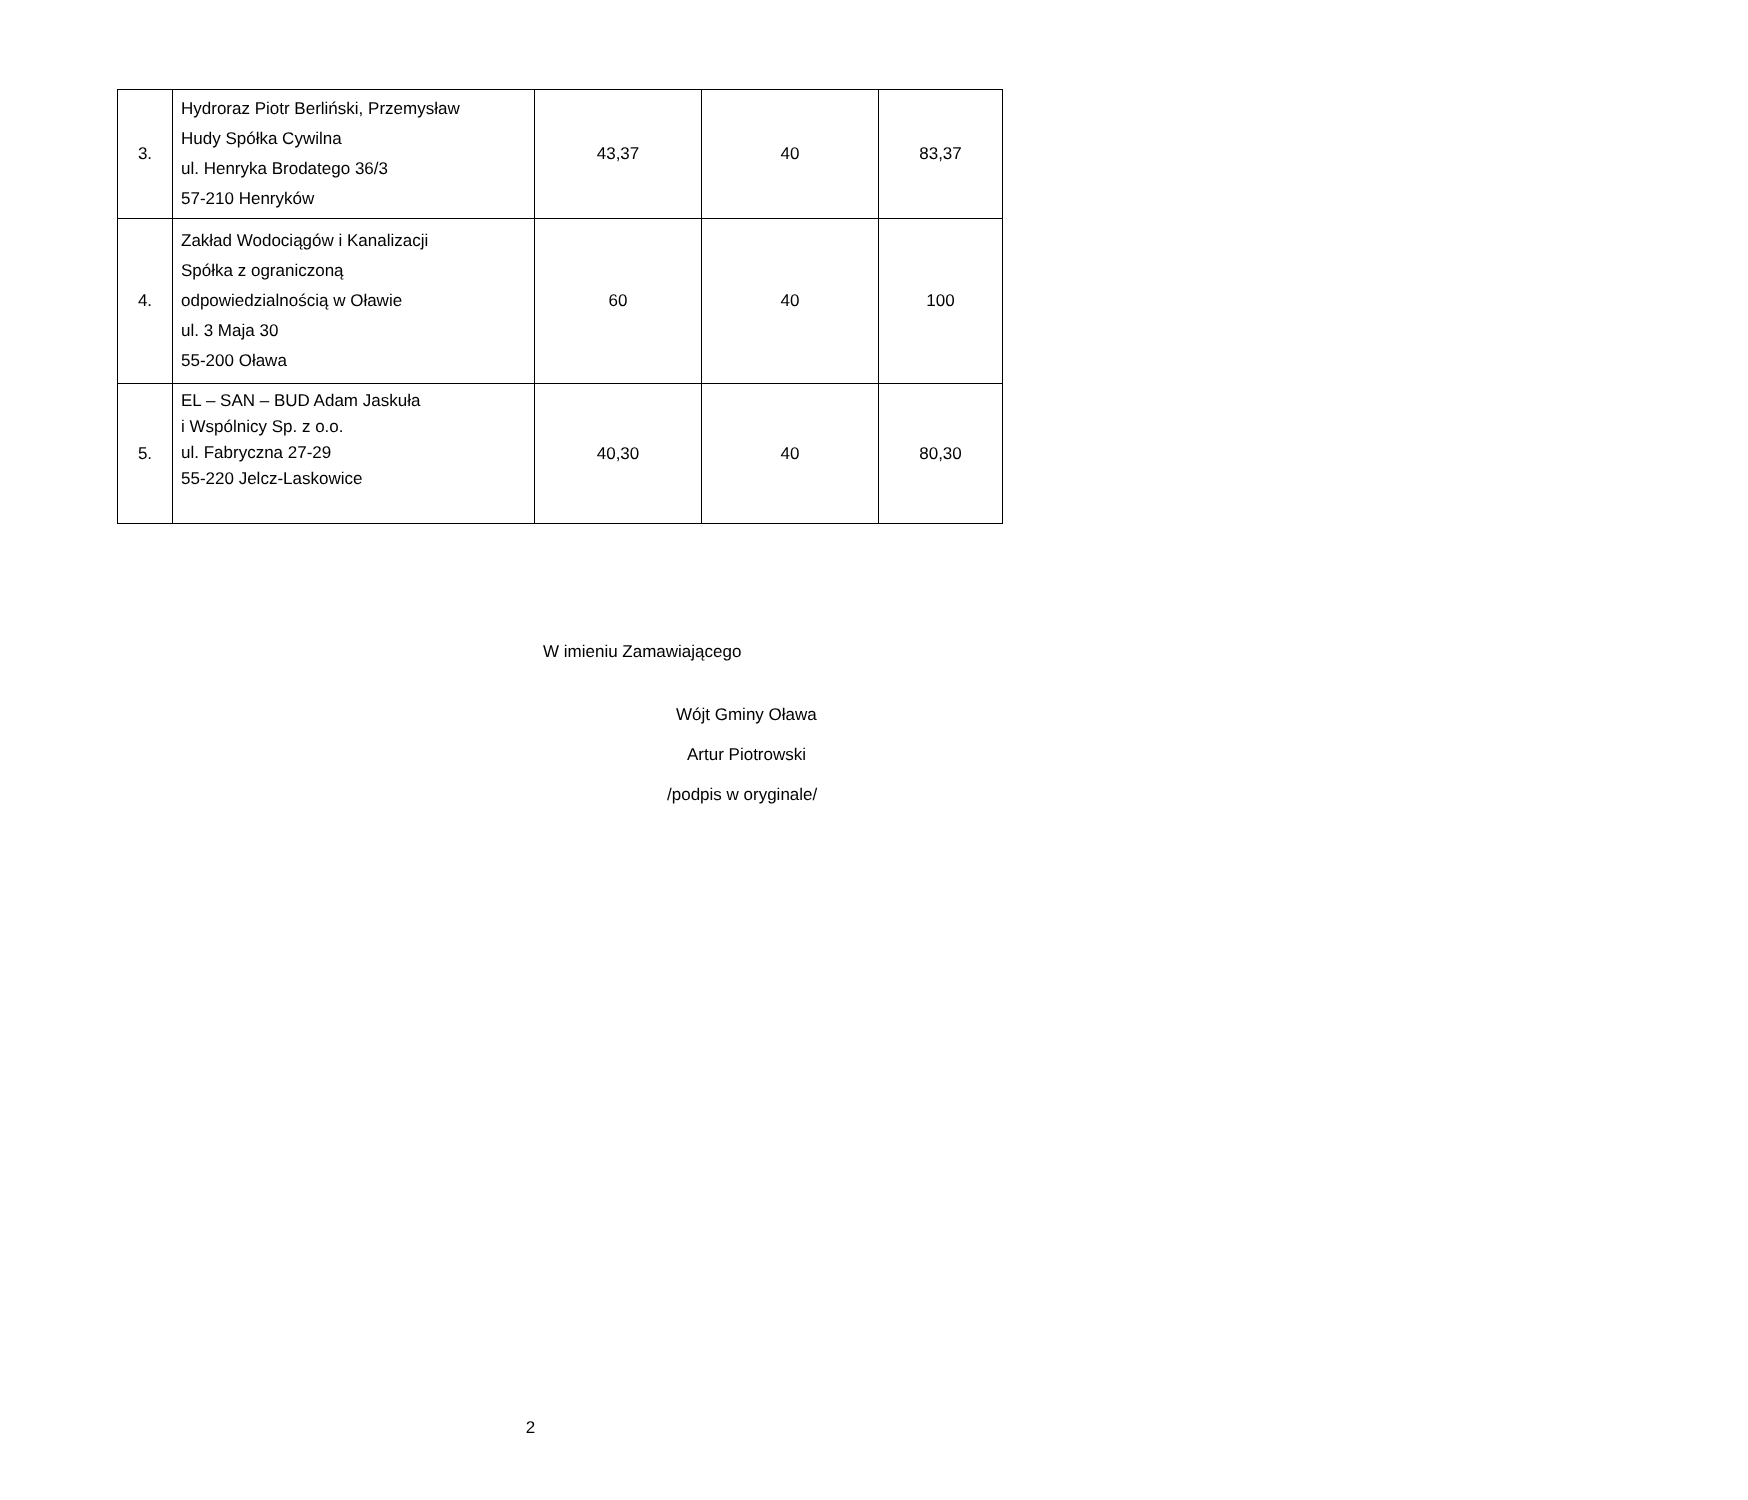| 3. | Hydroraz Piotr Berliński, Przemysław Hudy Spółka Cywilna ul. Henryka Brodatego 36/3 57-210 Henryków | 43,37 | 40 | 83,37 |
| 4. | Zakład Wodociągów i Kanalizacji Spółka z ograniczoną odpowiedzialnością w Oławie ul. 3 Maja 30 55-200 Oława | 60 | 40 | 100 |
| 5. | EL – SAN – BUD Adam Jaskuła i Wspólnicy Sp. z o.o. ul. Fabryczna 27-29 55-220 Jelcz-Laskowice | 40,30 | 40 | 80,30 |
W imieniu Zamawiającego
Wójt Gminy Oława
Artur Piotrowski
/podpis w oryginale/
2